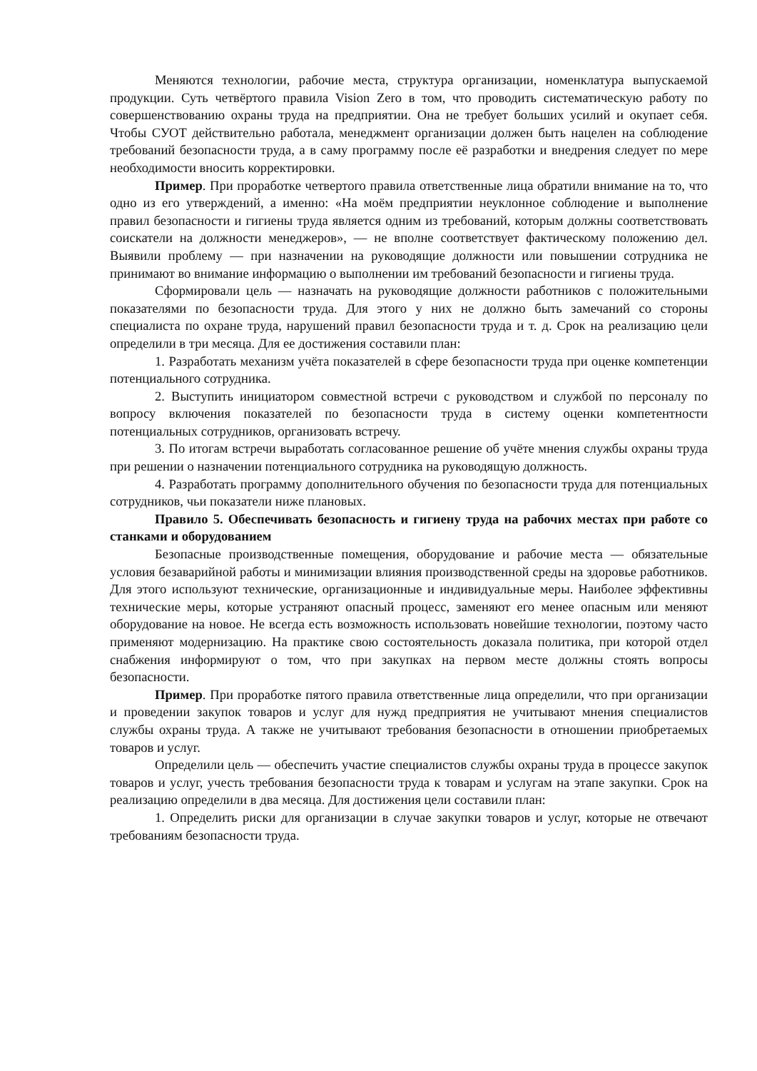Меняются технологии, рабочие места, структура организации, номенклатура выпускаемой продукции. Суть четвёртого правила Vision Zero в том, что проводить систематическую работу по совершенствованию охраны труда на предприятии. Она не требует больших усилий и окупает себя. Чтобы СУОТ действительно работала, менеджмент организации должен быть нацелен на соблюдение требований безопасности труда, а в саму программу после её разработки и внедрения следует по мере необходимости вносить корректировки.
Пример. При проработке четвертого правила ответственные лица обратили внимание на то, что одно из его утверждений, а именно: «На моём предприятии неуклонное соблюдение и выполнение правил безопасности и гигиены труда является одним из требований, которым должны соответствовать соискатели на должности менеджеров», — не вполне соответствует фактическому положению дел. Выявили проблему — при назначении на руководящие должности или повышении сотрудника не принимают во внимание информацию о выполнении им требований безопасности и гигиены труда.
Сформировали цель — назначать на руководящие должности работников с положительными показателями по безопасности труда. Для этого у них не должно быть замечаний со стороны специалиста по охране труда, нарушений правил безопасности труда и т. д. Срок на реализацию цели определили в три месяца. Для ее достижения составили план:
1. Разработать механизм учёта показателей в сфере безопасности труда при оценке компетенции потенциального сотрудника.
2. Выступить инициатором совместной встречи с руководством и службой по персоналу по вопросу включения показателей по безопасности труда в систему оценки компетентности потенциальных сотрудников, организовать встречу.
3. По итогам встречи выработать согласованное решение об учёте мнения службы охраны труда при решении о назначении потенциального сотрудника на руководящую должность.
4. Разработать программу дополнительного обучения по безопасности труда для потенциальных сотрудников, чьи показатели ниже плановых.
Правило 5. Обеспечивать безопасность и гигиену труда на рабочих местах при работе со станками и оборудованием
Безопасные производственные помещения, оборудование и рабочие места — обязательные условия безаварийной работы и минимизации влияния производственной среды на здоровье работников. Для этого используют технические, организационные и индивидуальные меры. Наиболее эффективны технические меры, которые устраняют опасный процесс, заменяют его менее опасным или меняют оборудование на новое. Не всегда есть возможность использовать новейшие технологии, поэтому часто применяют модернизацию. На практике свою состоятельность доказала политика, при которой отдел снабжения информируют о том, что при закупках на первом месте должны стоять вопросы безопасности.
Пример. При проработке пятого правила ответственные лица определили, что при организации и проведении закупок товаров и услуг для нужд предприятия не учитывают мнения специалистов службы охраны труда. А также не учитывают требования безопасности в отношении приобретаемых товаров и услуг.
Определили цель — обеспечить участие специалистов службы охраны труда в процессе закупок товаров и услуг, учесть требования безопасности труда к товарам и услугам на этапе закупки. Срок на реализацию определили в два месяца. Для достижения цели составили план:
1. Определить риски для организации в случае закупки товаров и услуг, которые не отвечают требованиям безопасности труда.